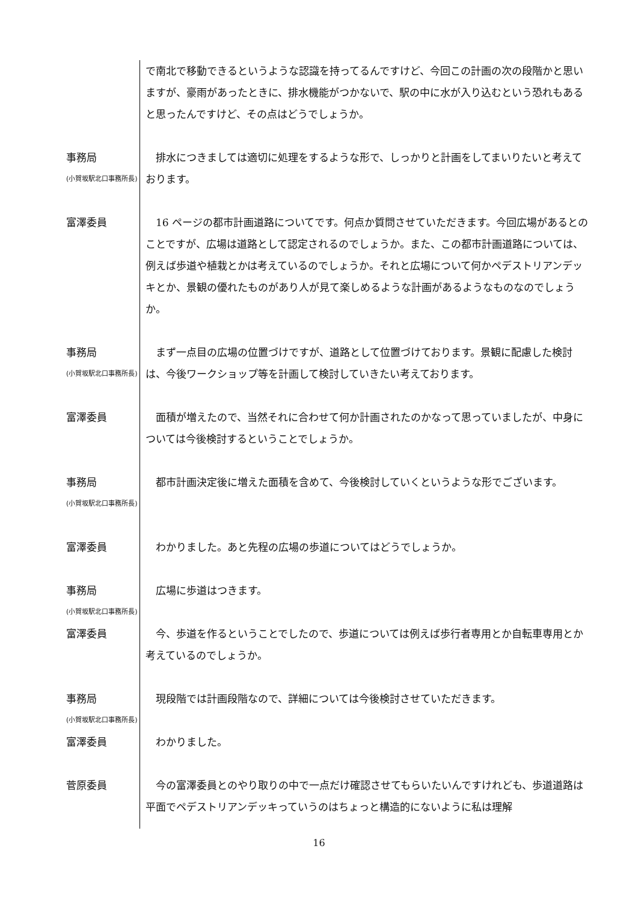で南北で移動できるというような認識を持ってるんですけど、今回この計画の次の段階かと思いますが、豪雨があったときに、排水機能がつかないで、駅の中に水が入り込むという恐れもあると思ったんですけど、その点はどうでしょうか。
事務局
(小賀坂駅北口事務所長)
　排水につきましては適切に処理をするような形で、しっかりと計画をしてまいりたいと考えております。
富澤委員 　16 ページの都市計画道路についてです。何点か質問させていただきます。今回広場があるとのことですが、広場は道路として認定されるのでしょうか。また、この都市計画道路については、例えば歩道や植栽とかは考えているのでしょうか。それと広場について何かペデストリアンデッキとか、景観の優れたものがあり人が見て楽しめるような計画があるようなものなのでしょうか。
事務局
(小賀坂駅北口事務所長)
　まず一点目の広場の位置づけですが、道路として位置づけております。景観に配慮した検討は、今後ワークショップ等を計画して検討していきたい考えております。
富澤委員 　面積が増えたので、当然それに合わせて何か計画されたのかなって思っていましたが、中身については今後検討するということでしょうか。
事務局
(小賀坂駅北口事務所長)
　都市計画決定後に増えた面積を含めて、今後検討していくというような形でございます。
富澤委員 　わかりました。あと先程の広場の歩道についてはどうでしょうか。
事務局
(小賀坂駅北口事務所長)
　広場に歩道はつきます。
富澤委員 　今、歩道を作るということでしたので、歩道については例えば歩行者専用とか自転車専用とか考えているのでしょうか。
事務局
(小賀坂駅北口事務所長)
　現段階では計画段階なので、詳細については今後検討させていただきます。
富澤委員 　わかりました。
菅原委員 　今の富澤委員とのやり取りの中で一点だけ確認させてもらいたいんですけれども、歩道道路は平面でペデストリアンデッキっていうのはちょっと構造的にないように私は理解
16